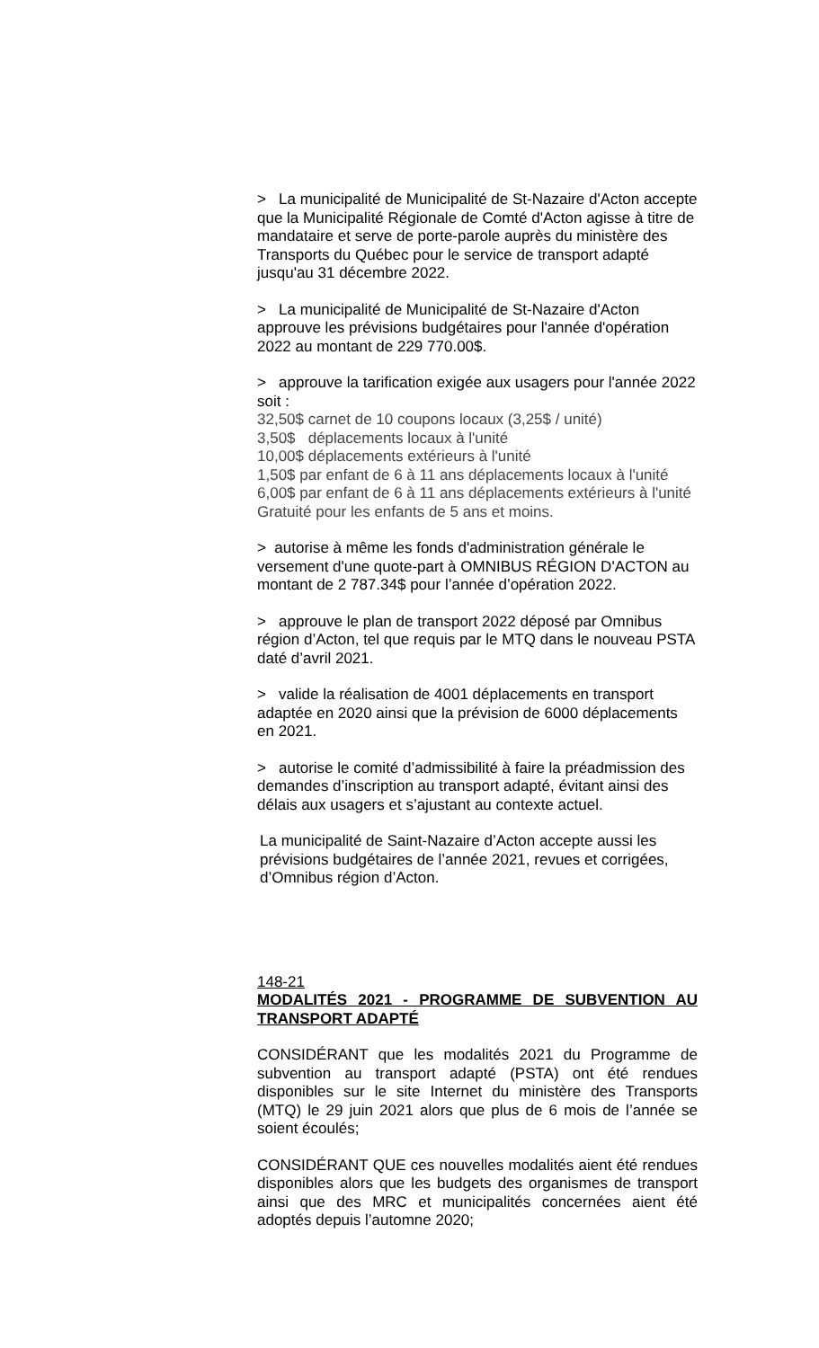> La municipalité de Municipalité de St-Nazaire d'Acton accepte que la Municipalité Régionale de Comté d'Acton agisse à titre de mandataire et serve de porte-parole auprès du ministère des Transports du Québec pour le service de transport adapté jusqu'au 31 décembre 2022.
> La municipalité de Municipalité de St-Nazaire d'Acton approuve les prévisions budgétaires pour l'année d'opération 2022 au montant de 229 770.00$.
> approuve la tarification exigée aux usagers pour l'année 2022 soit :
32,50$ carnet de 10 coupons locaux (3,25$ / unité)
3,50$ déplacements locaux à l'unité
10,00$ déplacements extérieurs à l'unité
1,50$ par enfant de 6 à 11 ans déplacements locaux à l'unité
6,00$ par enfant de 6 à 11 ans déplacements extérieurs à l'unité
Gratuité pour les enfants de 5 ans et moins.
> autorise à même les fonds d'administration générale le versement d'une quote-part à OMNIBUS RÉGION D'ACTON au montant de 2 787.34$ pour l’année d’opération 2022.
> approuve le plan de transport 2022 déposé par Omnibus région d’Acton, tel que requis par le MTQ dans le nouveau PSTA daté d’avril 2021.
> valide la réalisation de 4001 déplacements en transport adaptée en 2020 ainsi que la prévision de 6000 déplacements en 2021.
> autorise le comité d’admissibilité à faire la préadmission des demandes d’inscription au transport adapté, évitant ainsi des délais aux usagers et s’ajustant au contexte actuel.
La municipalité de Saint-Nazaire d’Acton accepte aussi les prévisions budgétaires de l’année 2021, revues et corrigées, d’Omnibus région d’Acton.
148-21
MODALITÉS 2021 - PROGRAMME DE SUBVENTION AU TRANSPORT ADAPTÉ
CONSIDÉRANT que les modalités 2021 du Programme de subvention au transport adapté (PSTA) ont été rendues disponibles sur le site Internet du ministère des Transports (MTQ) le 29 juin 2021 alors que plus de 6 mois de l’année se soient écoulés;
CONSIDÉRANT QUE ces nouvelles modalités aient été rendues disponibles alors que les budgets des organismes de transport ainsi que des MRC et municipalités concernées aient été adoptés depuis l’automne 2020;